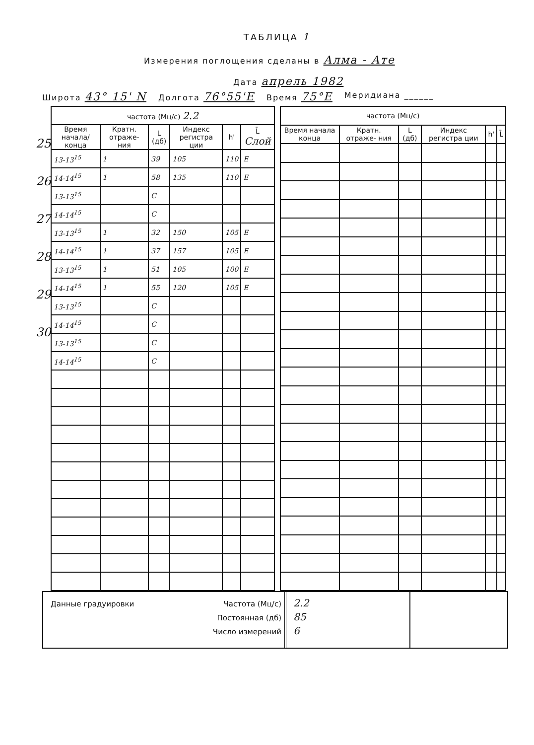ТАБЛИЦА 1
Измерения поглощения сделаны в Алма - Ате
Дата апрель 1982
Широта 43° 15' N Долгота 76°55'E Время 75°E Меридиана ______
25
26
27
28
29
30
| частота (Мц/с) 2.2 | | | | | |
| --- | --- | --- | --- | --- | --- |
| Время начала/ конца | Кратн. отраже- ния | L (дб) | Индекс регистра ции | h' | L̄ Слой |
| 13-13<sup>15</sup> | 1 | 39 | 105 | 110 | E |
| 14-14<sup>15</sup> | 1 | 58 | 135 | 110 | E |
| 13-13<sup>15</sup> | | C | | | |
| 14-14<sup>15</sup> | | C | | | |
| 13-13<sup>15</sup> | 1 | 32 | 150 | 105 | E |
| 14-14<sup>15</sup> | 1 | 37 | 157 | 105 | E |
| 13-13<sup>15</sup> | 1 | 51 | 105 | 100 | E |
| 14-14<sup>15</sup> | 1 | 55 | 120 | 105 | E |
| 13-13<sup>15</sup> | | C | | | |
| 14-14<sup>15</sup> | | C | | | |
| 13-13<sup>15</sup> | | C | | | |
| 14-14<sup>15</sup> | | C | | | |
| частота (Мц/с) | | | | | |
| --- | --- | --- | --- | --- | --- |
| Время начала конца | Кратн. отраже- ния | L (дб) | Индекс регистра ции | h' | L̄ |
Данные градуировки
Частота (Мц/с)
Постоянная (дб)
Число измерений
2.2
85
6